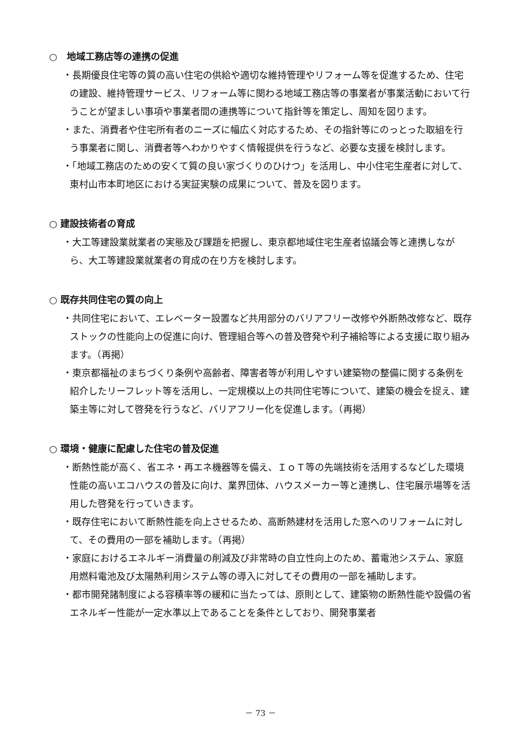○　地域工務店等の連携の促進
・長期優良住宅等の質の高い住宅の供給や適切な維持管理やリフォーム等を促進するため、住宅の建設、維持管理サービス、リフォーム等に関わる地域工務店等の事業者が事業活動において行うことが望ましい事項や事業者間の連携等について指針等を策定し、周知を図ります。
・また、消費者や住宅所有者のニーズに幅広く対応するため、その指針等にのっとった取組を行う事業者に関し、消費者等へわかりやすく情報提供を行うなど、必要な支援を検討します。
・「地域工務店のための安くて質の良い家づくりのひけつ」を活用し、中小住宅生産者に対して、東村山市本町地区における実証実験の成果について、普及を図ります。
○ 建設技術者の育成
・大工等建設業就業者の実態及び課題を把握し、東京都地域住宅生産者協議会等と連携しながら、大工等建設業就業者の育成の在り方を検討します。
○ 既存共同住宅の質の向上
・共同住宅において、エレベーター設置など共用部分のバリアフリー改修や外断熱改修など、既存ストックの性能向上の促進に向け、管理組合等への普及啓発や利子補給等による支援に取り組みます。（再掲）
・東京都福祉のまちづくり条例や高齢者、障害者等が利用しやすい建築物の整備に関する条例を紹介したリーフレット等を活用し、一定規模以上の共同住宅等について、建築の機会を捉え、建築主等に対して啓発を行うなど、バリアフリー化を促進します。（再掲）
○ 環境・健康に配慮した住宅の普及促進
・断熱性能が高く、省エネ・再エネ機器等を備え、ＩｏＴ等の先端技術を活用するなどした環境性能の高いエコハウスの普及に向け、業界団体、ハウスメーカー等と連携し、住宅展示場等を活用した啓発を行っていきます。
・既存住宅において断熱性能を向上させるため、高断熱建材を活用した窓へのリフォームに対して、その費用の一部を補助します。（再掲）
・家庭におけるエネルギー消費量の削減及び非常時の自立性向上のため、蓄電池システム、家庭用燃料電池及び太陽熱利用システム等の導入に対してその費用の一部を補助します。
・都市開発諸制度による容積率等の緩和に当たっては、原則として、建築物の断熱性能や設備の省エネルギー性能が一定水準以上であることを条件としており、開発事業者
－ 73 －